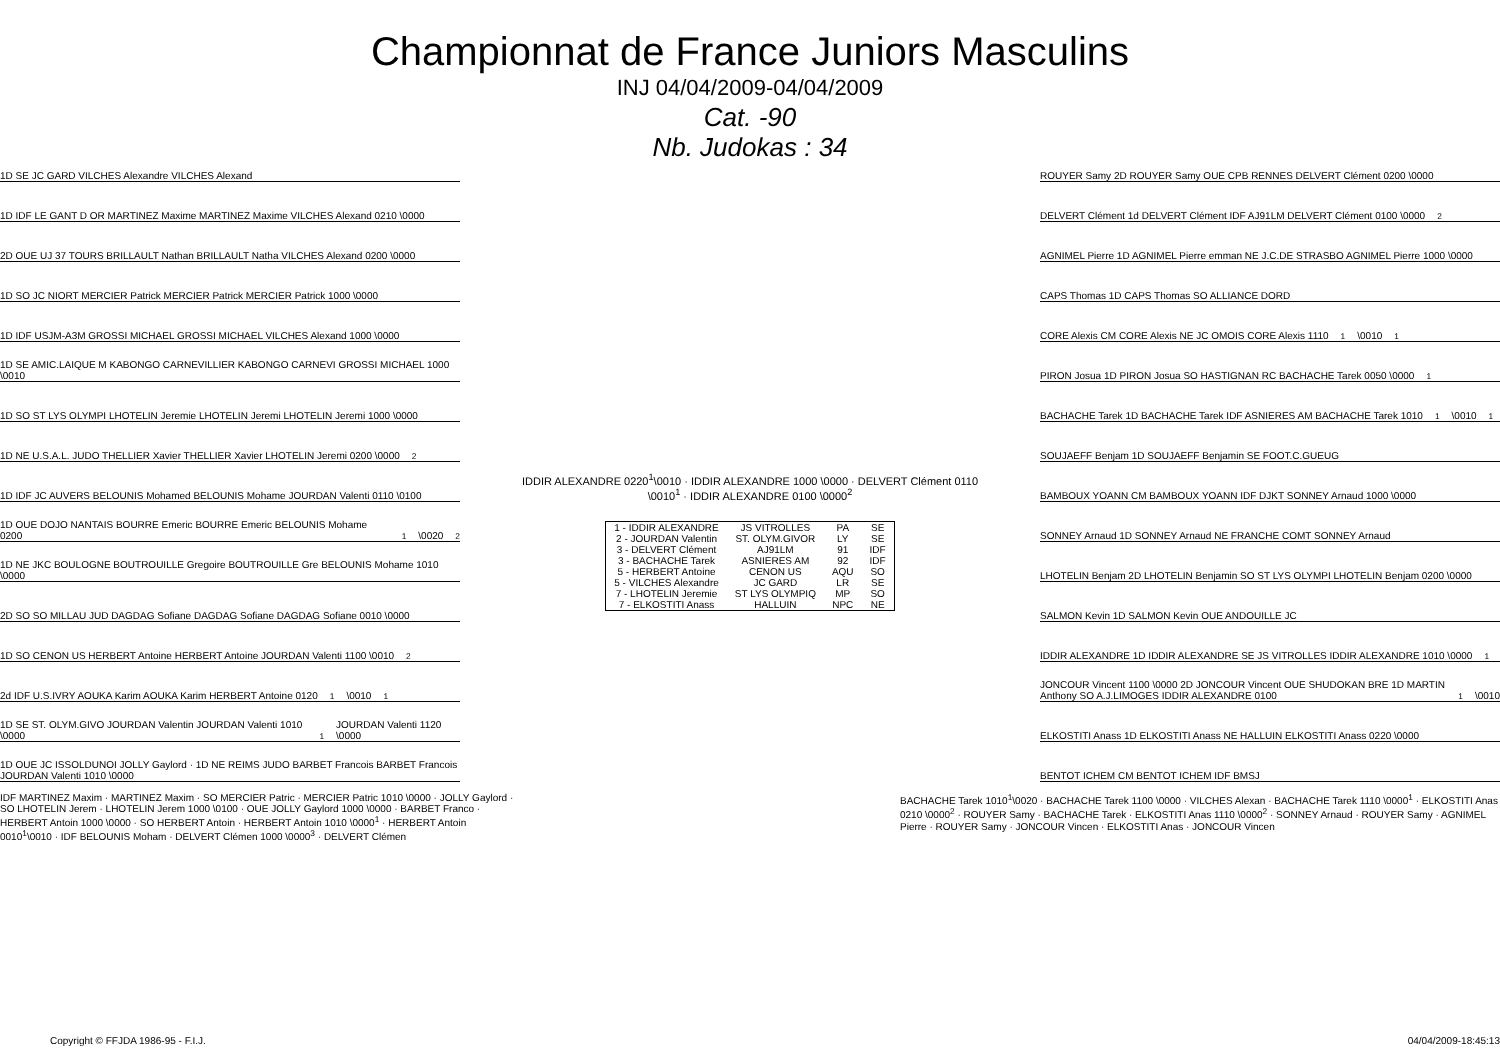Championnat de France Juniors Masculins
INJ 04/04/2009-04/04/2009
Cat. -90
Nb. Judokas : 34
1D SE JC GARD VILCHES Alexandre VILCHES Alexand
1D IDF LE GANT D OR MARTINEZ Maxime MARTINEZ Maxime VILCHES Alexand 0210 \0000
2D OUE UJ 37 TOURS BRILLAULT Nathan BRILLAULT Natha VILCHES Alexand 0200 \0000
1D SO JC NIORT MERCIER Patrick MERCIER Patrick MERCIER Patrick 1000 \0000
1D IDF USJM-A3M GROSSI MICHAEL GROSSI MICHAEL VILCHES Alexand 1000 \0000
1D SE AMIC.LAIQUE M KABONGO CARNEVILLIER KABONGO CARNEVI GROSSI MICHAEL 1000 \0010
1D SO ST LYS OLYMPI LHOTELIN Jeremie LHOTELIN Jeremi LHOTELIN Jeremi 1000 \0000
1D NE U.S.A.L. JUDO THELLIER Xavier THELLIER Xavier LHOTELIN Jeremi 0200 \0000<sup>2</sup>
1D IDF JC AUVERS BELOUNIS Mohamed BELOUNIS Mohame JOURDAN Valenti 0110 \0100
1D OUE DOJO NANTAIS BOURRE Emeric BOURRE Emeric BELOUNIS Mohame 0200<sup>1</sup>\0020<sup>2</sup>
1D NE JKC BOULOGNE BOUTROUILLE Gregoire BOUTROUILLE Gre BELOUNIS Mohame 1010 \0000
2D SO SO MILLAU JUD DAGDAG Sofiane DAGDAG Sofiane DAGDAG Sofiane 0010 \0000
1D SO CENON US HERBERT Antoine HERBERT Antoine JOURDAN Valenti 1100 \0010<sup>2</sup>
2d IDF U.S.IVRY AOUKA Karim AOUKA Karim HERBERT Antoine 0120<sup>1</sup>\0010<sup>1</sup>
1D SE ST. OLYM.GIVO JOURDAN Valentin JOURDAN Valenti 1010 \0000<sup>1</sup> JOURDAN Valenti 1120 \0000
1D OUE JC ISSOLDUNOI JOLLY Gaylord · 1D NE REIMS JUDO BARBET Francois BARBET Francois JOURDAN Valenti 1010 \0000
IDDIR ALEXANDRE 0220<sup>1</sup>\0010 · IDDIR ALEXANDRE 1000 \0000 · DELVERT Clément 0110 \0010<sup>1</sup> · IDDIR ALEXANDRE 0100 \0000<sup>2</sup>
| 1 - IDDIR ALEXANDRE | JS VITROLLES | PA | SE |
| 2 - JOURDAN Valentin | ST. OLYM.GIVOR | LY | SE |
| 3 - DELVERT Clément | AJ91LM | 91 | IDF |
| 3 - BACHACHE Tarek | ASNIERES AM | 92 | IDF |
| 5 - HERBERT Antoine | CENON US | AQU | SO |
| 5 - VILCHES Alexandre | JC GARD | LR | SE |
| 7 - LHOTELIN Jeremie | ST LYS OLYMPIQ | MP | SO |
| 7 - ELKOSTITI Anass | HALLUIN | NPC | NE |
ROUYER Samy 2D ROUYER Samy OUE CPB RENNES DELVERT Clément 0200 \0000
DELVERT Clément 1d DELVERT Clément IDF AJ91LM DELVERT Clément 0100 \0000<sup>2</sup>
AGNIMEL Pierre 1D AGNIMEL Pierre emman NE J.C.DE STRASBO AGNIMEL Pierre 1000 \0000
CAPS Thomas 1D CAPS Thomas SO ALLIANCE DORD
CORE Alexis CM CORE Alexis NE JC OMOIS CORE Alexis 1110<sup>1</sup>\0010<sup>1</sup>
PIRON Josua 1D PIRON Josua SO HASTIGNAN RC BACHACHE Tarek 0050 \0000<sup>1</sup>
BACHACHE Tarek 1D BACHACHE Tarek IDF ASNIERES AM BACHACHE Tarek 1010<sup>1</sup>\0010<sup>1</sup>
SOUJAEFF Benjam 1D SOUJAEFF Benjamin SE FOOT.C.GUEUG
BAMBOUX YOANN CM BAMBOUX YOANN IDF DJKT SONNEY Arnaud 1000 \0000
SONNEY Arnaud 1D SONNEY Arnaud NE FRANCHE COMT SONNEY Arnaud
LHOTELIN Benjam 2D LHOTELIN Benjamin SO ST LYS OLYMPI LHOTELIN Benjam 0200 \0000
SALMON Kevin 1D SALMON Kevin OUE ANDOUILLE JC
IDDIR ALEXANDRE 1D IDDIR ALEXANDRE SE JS VITROLLES IDDIR ALEXANDRE 1010 \0000<sup>1</sup>
JONCOUR Vincent 1100 \0000 2D JONCOUR Vincent OUE SHUDOKAN BRE 1D MARTIN Anthony SO A.J.LIMOGES IDDIR ALEXANDRE 0100<sup>1</sup>\0010
ELKOSTITI Anass 1D ELKOSTITI Anass NE HALLUIN ELKOSTITI Anass 0220 \0000
BENTOT ICHEM CM BENTOT ICHEM IDF BMSJ
IDF MARTINEZ Maxim · MARTINEZ Maxim · SO MERCIER Patric · MERCIER Patric 1010 \0000 · JOLLY Gaylord · SO LHOTELIN Jerem · LHOTELIN Jerem 1000 \0100 · OUE JOLLY Gaylord 1000 \0000 · BARBET Franco · HERBERT Antoin 1000 \0000 · SO HERBERT Antoin · HERBERT Antoin 1010 \0000<sup>1</sup> · HERBERT Antoin 0010<sup>1</sup>\0010 · IDF BELOUNIS Moham · DELVERT Clémen 1000 \0000<sup>3</sup> · DELVERT Clémen
BACHACHE Tarek 1010<sup>1</sup>\0020 · BACHACHE Tarek 1100 \0000 · VILCHES Alexan · BACHACHE Tarek 1110 \0000<sup>1</sup> · ELKOSTITI Anas 0210 \0000<sup>2</sup> · ROUYER Samy · BACHACHE Tarek · ELKOSTITI Anas 1110 \0000<sup>2</sup> · SONNEY Arnaud · ROUYER Samy · AGNIMEL Pierre · ROUYER Samy · JONCOUR Vincen · ELKOSTITI Anas · JONCOUR Vincen
Copyright © FFJDA 1986-95 - F.I.J. 04/04/2009-18:45:13